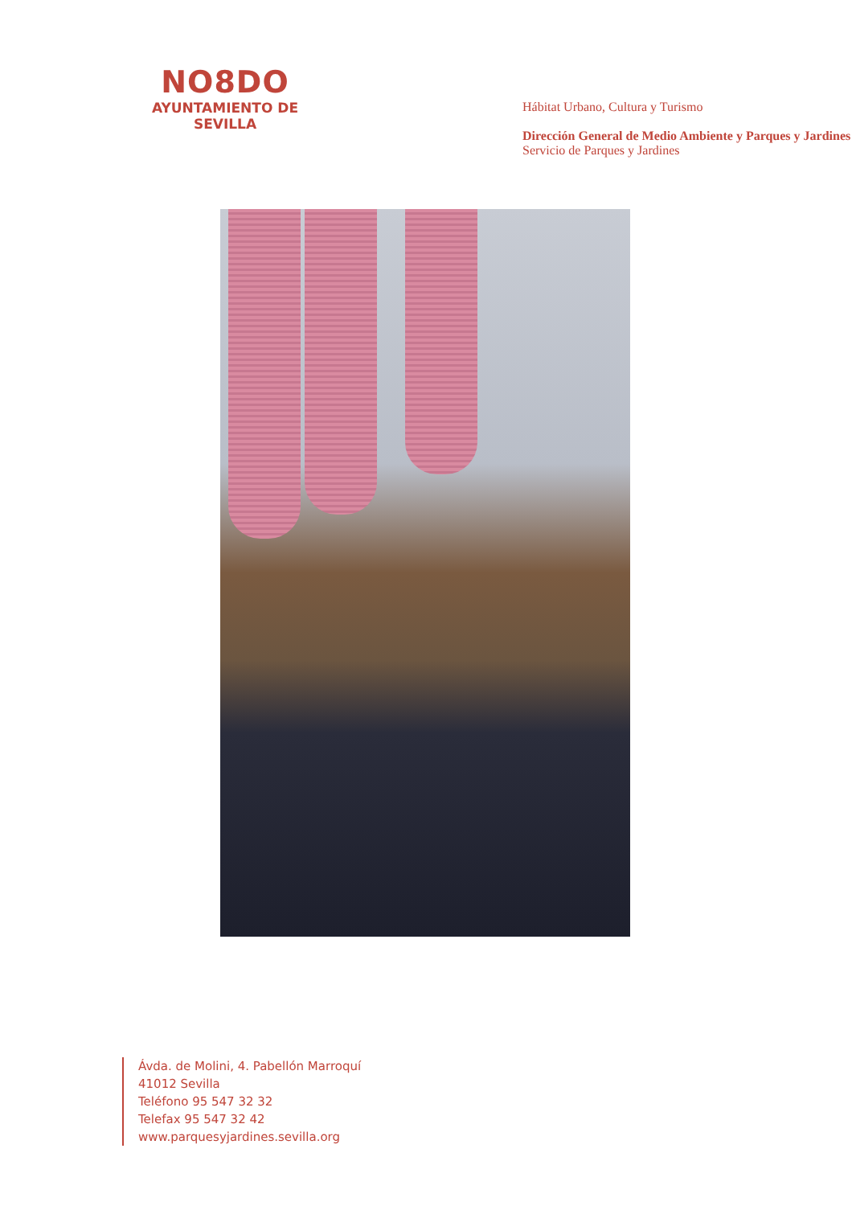NO8DO
AYUNTAMIENTO DE SEVILLA
Hábitat Urbano, Cultura y Turismo
Dirección General de Medio Ambiente y Parques y Jardines
Servicio de Parques y Jardines
Ávda. de Molini, 4. Pabellón Marroquí
41012 Sevilla
Teléfono 95 547 32 32
Telefax 95 547 32 42
www.parquesyjardines.sevilla.org